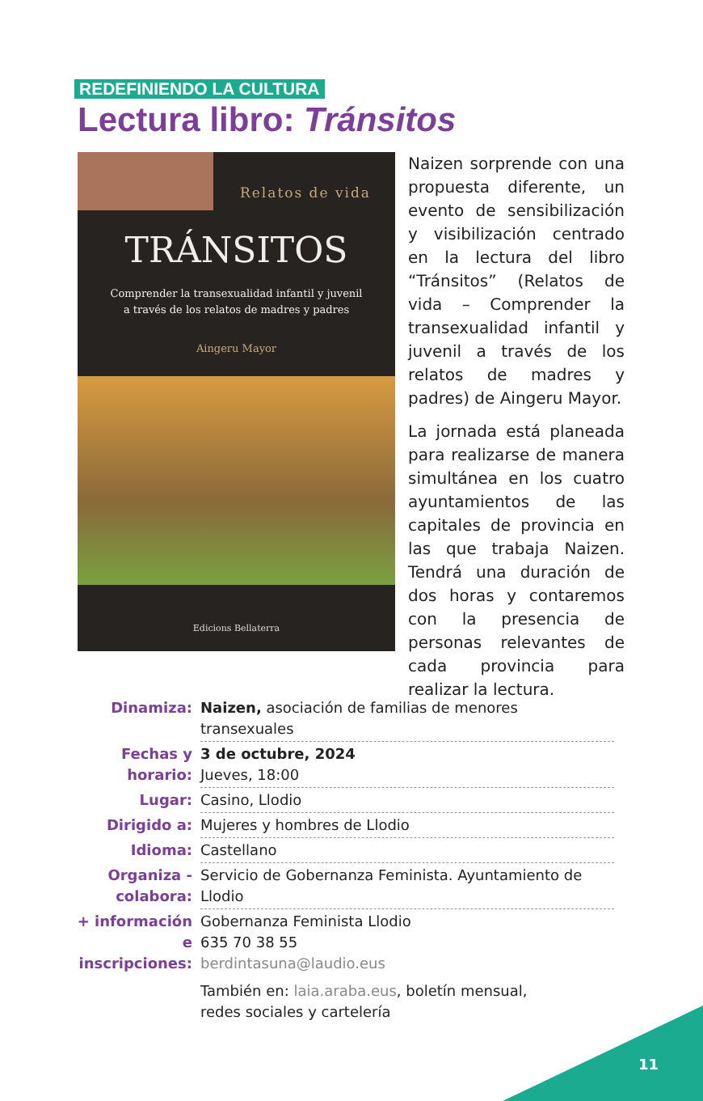REDEFINIENDO LA CULTURA
Lectura libro: Tránsitos
Relatos de vida
TRÁNSITOS
Comprender la transexualidad infantil y juvenil
a través de los relatos de madres y padres
Aingeru Mayor
Edicions Bellaterra
Naizen sorprende con una propuesta diferente, un evento de sensibilización y visibilización centrado en la lectura del libro “Tránsitos” (Relatos de vida – Comprender la transexualidad infantil y juvenil a través de los relatos de madres y padres) de Aingeru Mayor.
La jornada está planeada para realizarse de manera simultánea en los cuatro ayuntamientos de las capitales de provincia en las que trabaja Naizen. Tendrá una duración de dos horas y contaremos con la presencia de personas relevantes de cada provincia para realizar la lectura.
| Dinamiza: | Naizen, asociación de familias de menores transexuales |
| Fechas y horario: | 3 de octubre, 2024 Jueves, 18:00 |
| Lugar: | Casino, Llodio |
| Dirigido a: | Mujeres y hombres de Llodio |
| Idioma: | Castellano |
| Organiza - colabora: | Servicio de Gobernanza Feminista. Ayuntamiento de Llodio |
| + información e inscripciones: | Gobernanza Feminista Llodio 635 70 38 55 berdintasuna@laudio.eus También en: laia.araba.eus , boletín mensual, redes sociales y cartelería |
11